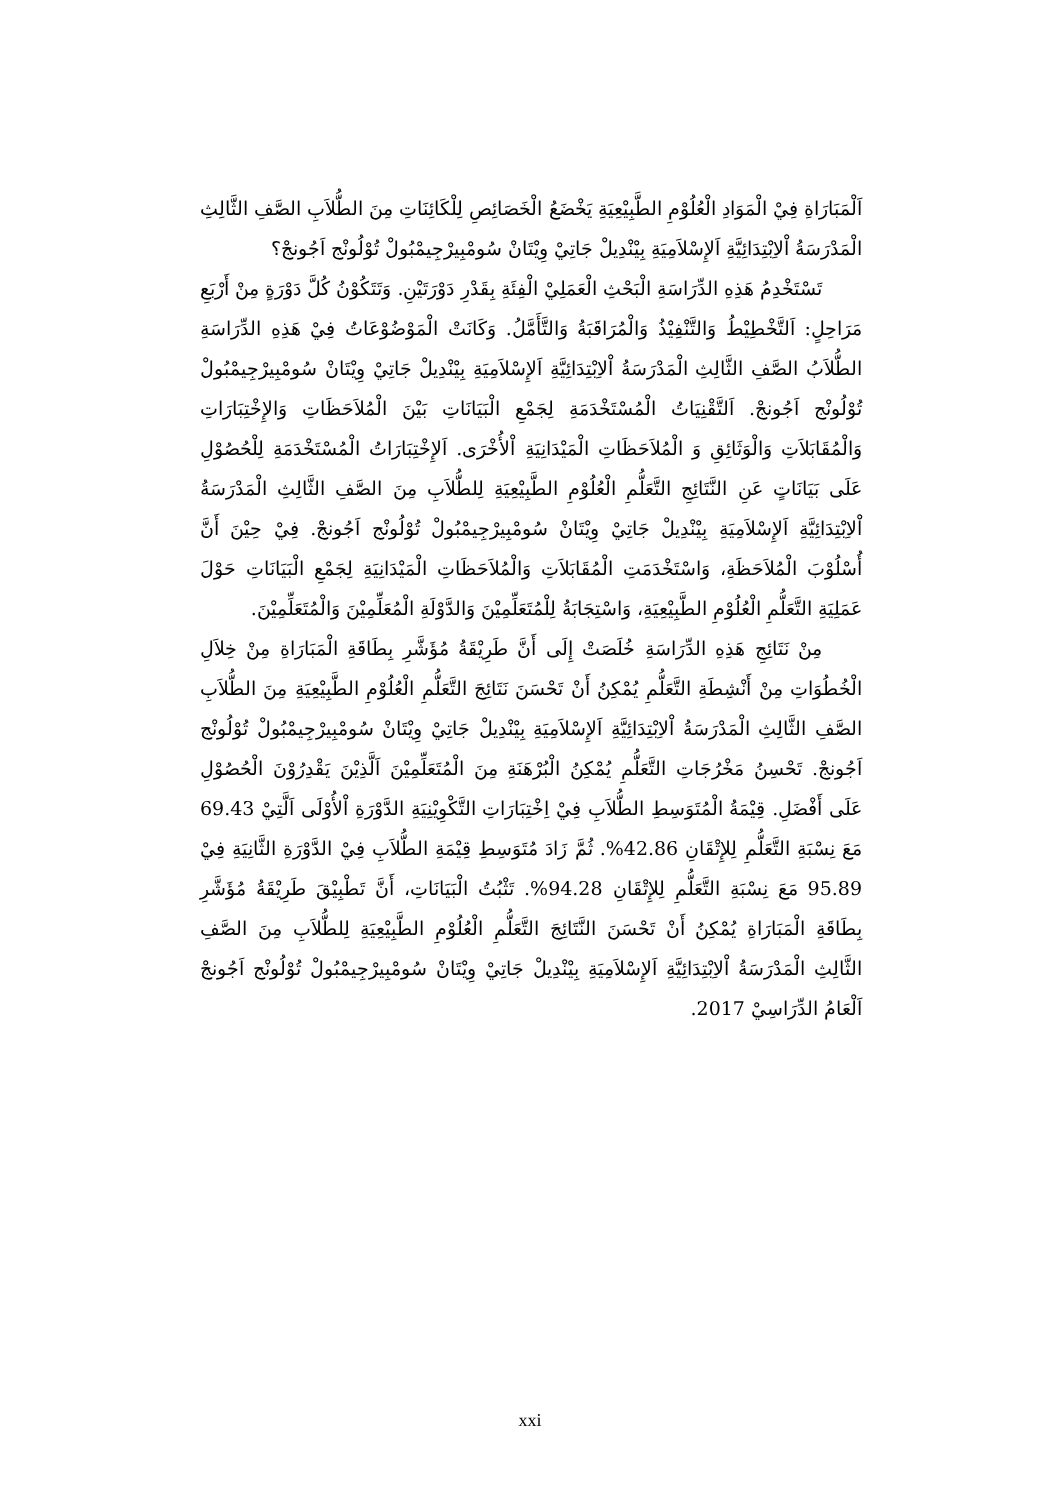اَلْمَبَارَاةِ فِيْ الْمَوَادِ الْعُلُوْمِ الطَّبِيْعِيَةِ يَخْضَعُ الْخَصَائِصِ لِلْكَائِنَاتِ مِنَ الطُّلاَبِ الصَّفِ الثَّالِثِ الْمَدْرَسَةُ اْلاِبْتِدَائِيَّةِ اَلإِسْلاَمِيَةِ بِيْنْدِيلْ جَاتِيْ وِيْتَانْ سُومْبِيرْجِيمْبُولْ تُوْلُونْج اَجُونجْ؟
تَسْتَخْدِمُ هَذِهِ الدِّرَاسَةِ الْبَحْثِ الْعَمَلِيْ الْفِئَةِ بِقَدْرِ دَوْرَتَيْنِ. وَتَتَكُوْنُ كُلَّ دَوْرَةٍ مِنْ أَرْبَعِ مَرَاحِلٍ: اَلتَّخْطِيْطُ وَالتَّنْفِيْذُ وَالْمُرَاقَبَةُ وَالتَّأَمَّلُ. وَكَانَتْ الْمَوْضُوْعَاتُ فِيْ هَذِهِ الدِّرَاسَةِ الطُّلاَبُ الصَّفِ الثَّالِثِ الْمَدْرَسَةُ اْلاِبْتِدَائِيَّةِ اَلإِسْلاَمِيَةِ بِيْنْدِيلْ جَاتِيْ وِيْتَانْ سُومْبِيرْجِيمْبُولْ تُوْلُونْج اَجُونجْ. اَلتَّقْنِيَاتُ الْمُسْتَخْدَمَةِ لِجَمْعِ الْبَيَانَاتِ بَيْنَ الْمُلاَحَظَاتِ وَالإِخْتِبَارَاتِ وَالْمُقَابَلاَتِ وَالْوَثَائِقِ وَ الْمُلاَحَظَاتِ الْمَيْدَانِيَةِ اْلأُخْرَى. اَلإِخْتِبَارَاتُ الْمُسْتَخْدَمَةِ لِلْحُصُوْلِ عَلَى بَيَانَاتٍ عَنِ النَّتَائِجِ التَّعَلُّمِ الْعُلُوْمِ الطَّبِيْعِيَةِ لِلطُّلاَبِ مِنَ الصَّفِ الثَّالِثِ الْمَدْرَسَةُ اْلاِبْتِدَائِيَّةِ اَلإِسْلاَمِيَةِ بِيْنْدِيلْ جَاتِيْ وِيْتَانْ سُومْبِيرْجِيمْبُولْ تُوْلُونْج اَجُونجْ. فِيْ حِيْنَ أَنَّ أُسْلُوْبَ الْمُلاَحَظَةِ، وَاسْتَخْدَمَتِ الْمُقَابَلاَتِ وَالْمُلاَحَظَاتِ الْمَيْدَانِيَةِ لِجَمْعِ الْبَيَانَاتِ حَوْلَ عَمَلِيَةِ التَّعَلُّمِ الْعُلُوْمِ الطَّبِيْعِيَةِ، وَاسْتِجَابَةُ لِلْمُتَعَلِّمِيْنَ وَالدَّوْلَةِ الْمُعَلِّمِيْنَ وَالْمُتَعَلِّمِيْنَ.
مِنْ نَتَائِجِ هَذِهِ الدِّرَاسَةِ خُلَصَتْ إِلَى أَنَّ طَرِيْقَةُ مُؤَشَّرِ بِطَاقَةِ الْمَبَارَاةِ مِنْ خِلاَلِ الْخُطُوَاتِ مِنْ أَنْشِطَةِ التَّعَلُّمِ يُمْكِنُ أَنْ تَحْسَنَ نَتَائِجَ التَّعَلُّمِ الْعُلُوْمِ الطَّبِيْعِيَةِ مِنَ الطُّلاَبِ الصَّفِ الثَّالِثِ الْمَدْرَسَةُ اْلاِبْتِدَائِيَّةِ اَلإِسْلاَمِيَةِ بِيْنْدِيلْ جَاتِيْ وِيْتَانْ سُومْبِيرْجِيمْبُولْ تُوْلُونْج اَجُونجْ. تَحْسِنُ مَخْرُجَاتِ التَّعَلُّمِ يُمْكِنُ الْبُرْهَنَةِ مِنَ الْمُتَعَلِّمِيْنَ اَلَّذِيْنَ يَقْدِرُوْنَ الْحُصُوْلِ عَلَى أَفْضَلِ. قِيْمَةُ الْمُتَوَسِطِ الطُّلاَبِ فِيْ اِخْتِبَارَاتِ التَّكْوِيْنِيَةِ الدَّوْرَةِ اْلأُوْلَى اَلَّتِيْ 69.43 مَعَ نِسْبَةِ التَّعَلُّمِ لِلإِتْقَانِ 42.86%. ثُمَّ زَادَ مُتَوَسِطِ قِيْمَةِ الطُّلاَبِ فِيْ الدَّوْرَةِ الثَّانِيَةِ فِيْ 95.89 مَعَ نِسْبَةِ التَّعَلُّمِ لِلإِتْقَانِ 94.28%. تَثْبُتُ الْبَيَانَاتِ، أَنَّ تَطْبِيْقَ طَرِيْقَةُ مُؤَشَّرِ بِطَاقَةِ الْمَبَارَاةِ يُمْكِنُ أَنْ تَحْسَنَ النَّتَائِجَ التَّعَلُّمِ الْعُلُوْمِ الطَّبِيْعِيَةِ لِلطُّلاَبِ مِنَ الصَّفِ الثَّالِثِ الْمَدْرَسَةُ اْلاِبْتِدَائِيَّةِ اَلإِسْلاَمِيَةِ بِيْنْدِيلْ جَاتِيْ وِيْتَانْ سُومْبِيرْجِيمْبُولْ تُوْلُونْج اَجُونجْ اَلْعَامُ الدِّرَاسِيْ 2017.
xxi